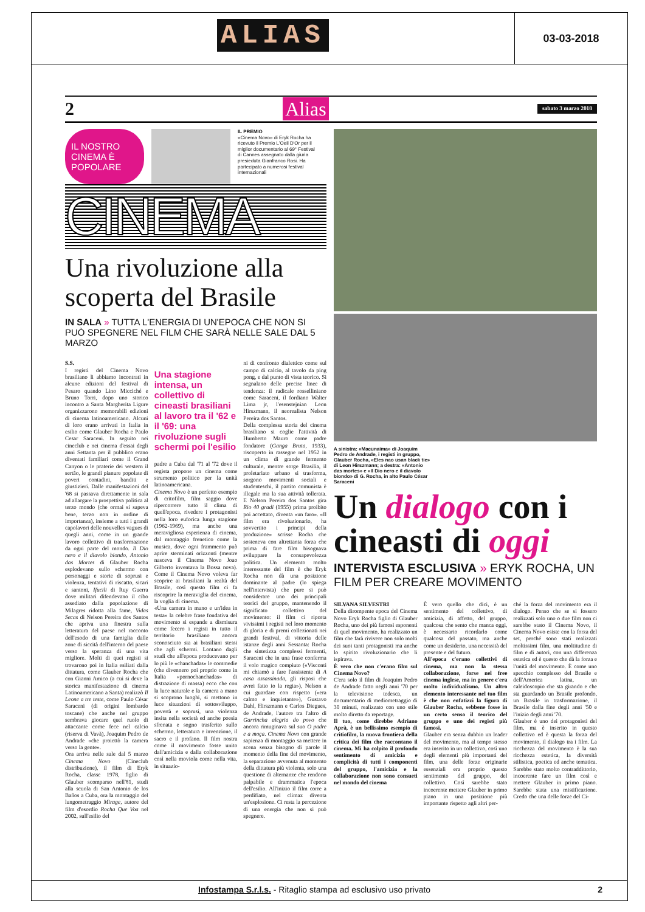ALIAS
03-03-2018
2 Alias sabato 3 marzo 2018
IL NOSTRO CINEMA È POPOLARE
IL PREMIO
«Cinema Novo» di Eryk Rocha ha ricevuto il Premio L'Oeil D'Or per il miglior documentario al 69° Festival di Cannes assegnato dalla giuria presieduta Gianfranco Rosi. Ha partecipato a numerosi festival internazionali
CINEMA
Una rivoluzione alla scoperta del Brasile
IN SALA » TUTTA L'ENERGIA DI UN'EPOCA CHE NON SI PUÒ SPEGNERE NEL FILM CHE SARÀ NELLE SALE DAL 5 MARZO
S.S.
I registi del Cinema Novo brasiliano li abbiamo incontrati in alcune edizioni del festival di Pesaro quando Lino Micciché e Bruno Torri, dopo uno storico incontro a Santa Margherita Ligure organizzarono memorabili edizioni di cinema latinoamericano. Alcuni di loro erano arrivati in Italia in esilio come Glauber Rocha e Paulo Cesar Saraceni. In seguito nei cineclub e nei cinema d'essai degli anni Settanta per il pubblico erano diventati familiari come il Grand Canyon o le praterie dei western il sertão, le grandi pianure popolate di poveri contadini, banditi e giustizieri. Dalle manifestazioni del '68 si passava direttamente in sala ad allargare la prospettiva politica al terzo mondo (che ormai si sapeva bene, terzo non in ordine di importanza), insieme a tutti i grandi capolavori delle nouvelles vagues di quegli anni, come in un grande lavoro collettivo di trasformazione da ogni parte del mondo. Il Dio nero e il diavolo biondo, Antonio das Mortes di Glauber Rocha esplodevano sullo schermo con personaggi e storie di soprusi e violenza, tentativi di riscatto, sicari e santoni, Ifucili di Ruy Guerra dove militari difendevano il cibo assediato dalla popolazione di Milagres ridotta alla fame, Vidas Secas di Nelson Pereira dos Santos che apriva una finestra sulla letteratura del paese nel racconto dell'esodo di una famiglia dalle zone di siccità dell'interno del paese verso la speranza di una vita migliore. Molti di quei registi si trovarono poi in Italia esiliati dalla dittatura, come Glauber Rocha che con Gianni Amico (a cui si deve la storica manifestazione di cinema Latinoamericano a Santa) realizzò Il Leone a tre teste, come Paulo César Saraceni (di origini lombardo toscane) che anche nel gruppo sembrava giocare quel ruolo di attaccante come fece nel calcio (riserva di Vavà), Joaquim Pedro de Andrade «che proiettò la camera verso la gente».
Ora arriva nelle sale dal 5 marzo Cinema Novo (Cineclub distribuzione), il film di Eryk Rocha, classe 1978, figlio di Glauber scomparso nell'81, studi alla scuola di San Antonio de los Baños a Cuba, ora la montaggio del lungometraggio Mirage, autore del film d'esordio Rocha Que Voa nel 2002, sull'esilio del
Una stagione intensa, un collettivo di cineasti brasiliani al lavoro tra il '62 e il '69: una rivoluzione sugli schermi poi l'esilio
padre a Cuba dal '71 al '72 dove il regista propone un cinema come strumento politico per la unità latinoamericana.
Cinema Novo è un perfetto esempio di critofilm, film saggio dove ripercorrere tutto il clima di quell'epoca, rivedere i protagonisti nella loro euforica lunga stagione (1962-1969), ma anche una meravigliosa esperienza di cinema, dal montaggio frenetico come la musica, dove ogni frammento può aprire sterminati orizzonti (mentre nasceva il Cinema Novo Joao Gilberto inventava la Bossa nova). Come il Cinema Novo voleva far scoprire ai brasiliani la realtà del Brasile, così questo film ci fa riscoprire la meraviglia del cinema, la voglia di cinema.
«Una camera in mano e un'idea in testa» la celebre frase fondativa del movimento si espande a dismisura come fecero i registi in tutto il territorio brasiliano ancora sconosciuto sia ai brasiliani stessi che agli schermi. Lontano dagli studi che all'epoca producevano per lo più le «chanchadas» le commedie (che divennero poi proprio come in Italia «pornochanchadas» di distrazione di massa) ecco che con la luce naturale e la camera a mano si scoprono luoghi, si mettono in luce situazioni di sottosviluppo, povertà e soprusi, una violenza insita nella società ed anche poesia sfrenata e sogno trasferito sullo schermo, letteratura e invenzione, il sacro e il profano. Il film nostra come il movimento fosse unito dall'amicizia e dalla collaborazione così nella movi­ola come nella vita, in situazio-
ni di confronto dialettico come sul campo di calcio, al tavolo da ping pong, e dal punto di vista teorico. Si segnalano delle precise linee di tendenza: il radicale rosselliniano come Saraceni, il fordiano Walter Lima jr, l'esenstejnian Leon Hirszmann, il neorealista Nelson Pereira dos Santos.
Della complessa storia del cinema brasiliano si coglie l'attività di Humberto Mauro come padre fondatore (Ganga Bruta, 1933), riscoperto in rassegne nel 1952 in un clima di grande fermento culturale, mentre sorge Brasilia, il proletariato urbano si trasforma, sorgono movimenti sociali e studenteschi, il partito comunista è illegale ma la sua attività tollerata. E Nelson Pereira dos Santos gira Rio 40 gradi (1955) prima proibito poi accettato, diventa «un faro». «Il film era rivoluzionario, ha sovvertito i principi della produzione» scrisse Rocha che sosteneva con altrettanta forza che prima di fare film bisognava sviluppare la consapevolezza politica. Un elemento molto interessante del film è che Eryk Rocha non dà una posizione dominante al padre (lo spiega nell'intervista) che pure si può considerare uno dei principali teorici del gruppo, mantenendo il significato collettivo del movimento: il film ci riporta vivissimi i registi nel loro momento di gloria e di premi collezionati nei grandi festival, di vittoria delle istanze degli anni Sessanta: Rocha che sintetizza complessi fermenti, Saraceni che in una frase conferma il volo magico compiuto («Visconti mi chiamò a fare l'assistente di A casa assassinada, gli risposi che avrei fatto io la regia»), Nelson a cui guardare con rispetto («era calmo e inquietante»), Gustavo Dahl, Hirszmann e Carlos Diegues, de Andrade, l'autore tra l'altro di Garrincha alegria do povo che ancora rimuginava sul suo O padre e a moça. Cinema Novo con grande sapienza di montaggio sa mettere in scena senza bisogno di parole il momento della fine del movimento, la separazione avvenuta al momento della dittatura più violenta, solo una questione di alternanze che rendono palpabile e drammatica l'epoca dell'esilio. All'inizio il film corre a perdifiato, nel climax diventa un'esplosione. Ci resta la percezione di una energia che non si può spegnere.
A sinistra: «Macunaima» di Joaquim Pedro de Andrade, i registi in gruppo, Glauber Rocha, «Eles nao usan black tie» di Leon Hirszmann; a destra: «Antonio das mortes» e «Il Dio nero e il diavolo biondo» di G. Rocha, in alto Paulo César Saraceni
Un dialogo con i cineasti di oggi
INTERVISTA ESCLUSIVA » ERYK ROCHA, UN FILM PER CREARE MOVIMENTO
SILVANA SILVESTRI
Della dirompente epoca del Cinema Novo Eryk Rocha figlio di Glauber Rocha, uno dei più famosi esponenti di quel movimento, ha realizzato un film che farà rivivere non solo molti dei suoi tanti protagonisti ma anche lo spirito rivoluzionario che li ispirava.
È vero che non c'erano film sul Cinema Novo?
C'era solo il film di Joaquim Pedro de Andrade fatto negli anni '70 per la televisione tedesca, un documentario di mediometraggio di 30 minuti, realizzato con uno stile molto diretto da reportage.
Il tuo, come direbbe Adriano Aprà, è un bellissimo esempio di critiofilm, la nuova frontiera della critica dei film che raccontano il cinema. Mi ha colpito il profondo sentimento di amicizia e complicità di tutti i componenti del gruppo, l'amicizia e la collaborazione non sono consueti nel mondo del cinema
È vero quello che dici, è un sentimento del collettivo, di amicizia, di affetto, del gruppo, qualcosa che sento che manca oggi, è necessario ricordarlo come qualcosa del passato, ma anche come un desiderio, una necessità del presente e del futuro.
All'epoca c'erano collettivi di cinema, ma non la stessa collaborazione, forse nel free cinema inglese, ma in genere c'era molto individualismo. Un altro elemento interessante nel tuo film è che non enfatizzi la figura di Glauber Rocha, sebbene fosse in un certo senso il teorico del gruppo e uno dei registi più famosi.
Glauber era senza dubbio un leader del movimento, ma al tempo stesso era inserito in un collettivo, così uno degli elementi più importanti del film, una delle forze originarie essenziali era proprio questo sentimento del gruppo, del collettivo. Così sarebbe stato incoerente mettere Glauber in primo piano in una posizione più importante rispetto agli altri per-
ché la forza del movimento era il dialogo. Penso che se si fossero realizzati solo uno o due film non ci sarebbe stato il Cinema Novo, il Cinema Novo esiste con la forza del set, perché sono stati realizzati moltissimi film, una moltitudine di film e di autori, con una differenza estetica ed è questo che dà la forza e l'unità del movimento. È come uno specchio complesso del Brasile e dell'America latina, un caleidoscopio che sta girando e che sta guardando un Brasile profondo, un Brasile in trasformazione, il Brasile dalla fine degli anni '50 e l'inizio degli anni '70.
Glauber è uno dei protagonisti del film, ma è inserito in questo collettivo ed è questa la forza del movimento, il dialogo tra i film. La ricchezza del movimento è la sua ricchezza estetica, la diversità stilistica, poetica ed anche tematica. Sarebbe stato molto contraddittorio, incoerente fare un film così e mettere Glauber in primo piano. Sarebbe stata una mistificazione. Credo che una delle forze del Ci-
Infostampa S.r.l.s. - Ritaglio stampa ad esclusivo uso privato 2